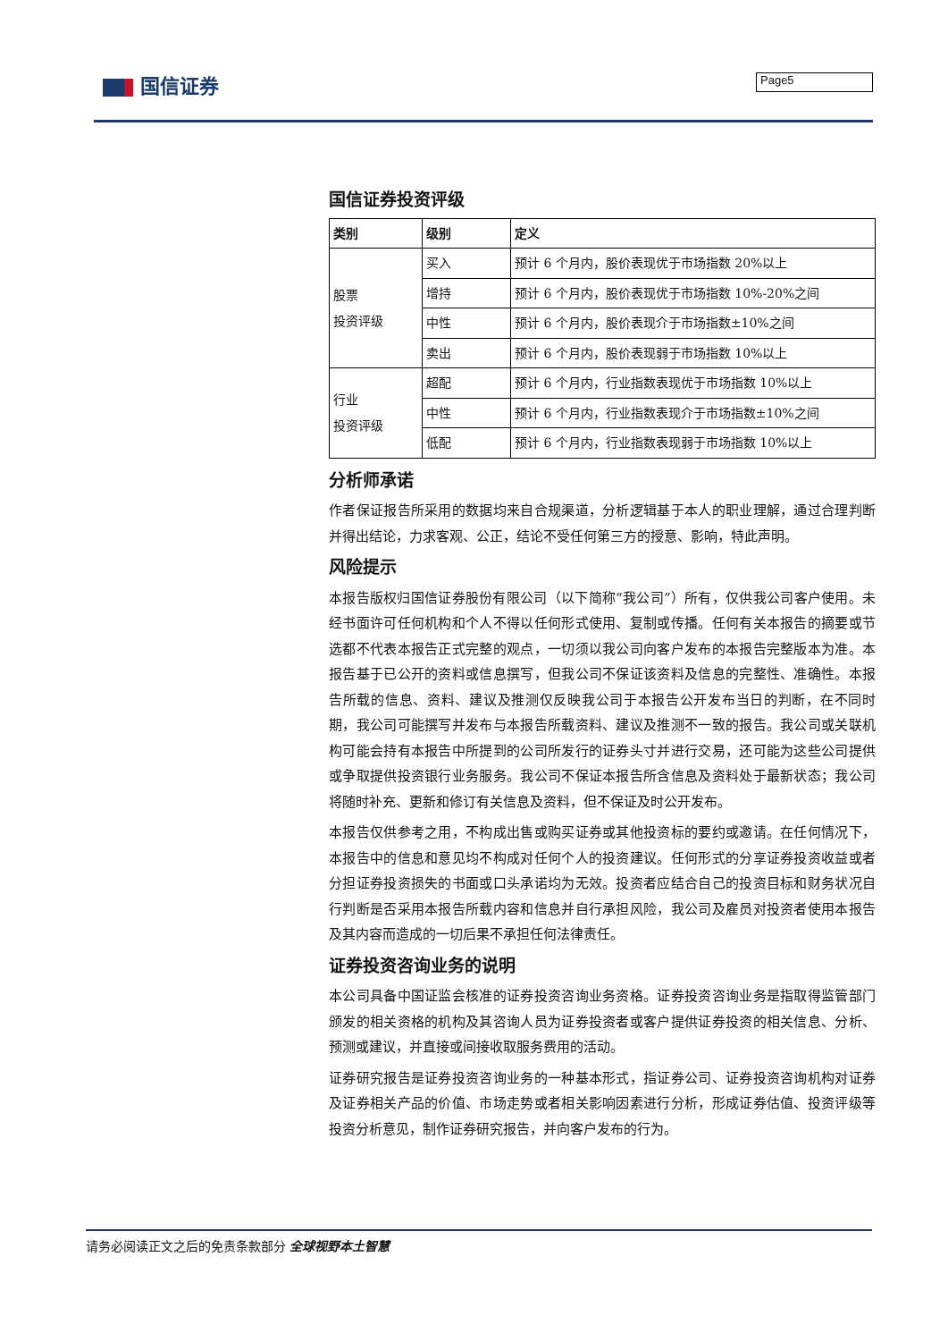国信证券 Page5
国信证券投资评级
| 类别 | 级别 | 定义 |
| 股票 投资评级 | 买入 | 预计 6 个月内，股价表现优于市场指数 20%以上 |
| | 增持 | 预计 6 个月内，股价表现优于市场指数 10%-20%之间 |
| | 中性 | 预计 6 个月内，股价表现介于市场指数±10%之间 |
| | 卖出 | 预计 6 个月内，股价表现弱于市场指数 10%以上 |
| 行业 投资评级 | 超配 | 预计 6 个月内，行业指数表现优于市场指数 10%以上 |
| | 中性 | 预计 6 个月内，行业指数表现介于市场指数±10%之间 |
| | 低配 | 预计 6 个月内，行业指数表现弱于市场指数 10%以上 |
分析师承诺
作者保证报告所采用的数据均来自合规渠道，分析逻辑基于本人的职业理解，通过合理判断并得出结论，力求客观、公正，结论不受任何第三方的授意、影响，特此声明。
风险提示
本报告版权归国信证券股份有限公司（以下简称“我公司”）所有，仅供我公司客户使用。未经书面许可任何机构和个人不得以任何形式使用、复制或传播。任何有关本报告的摘要或节选都不代表本报告正式完整的观点，一切须以我公司向客户发布的本报告完整版本为准。本报告基于已公开的资料或信息撰写，但我公司不保证该资料及信息的完整性、准确性。本报告所载的信息、资料、建议及推测仅反映我公司于本报告公开发布当日的判断，在不同时期，我公司可能撰写并发布与本报告所载资料、建议及推测不一致的报告。我公司或关联机构可能会持有本报告中所提到的公司所发行的证券头寸并进行交易，还可能为这些公司提供或争取提供投资银行业务服务。我公司不保证本报告所含信息及资料处于最新状态；我公司将随时补充、更新和修订有关信息及资料，但不保证及时公开发布。
本报告仅供参考之用，不构成出售或购买证券或其他投资标的要约或邀请。在任何情况下，本报告中的信息和意见均不构成对任何个人的投资建议。任何形式的分享证券投资收益或者分担证券投资损失的书面或口头承诺均为无效。投资者应结合自己的投资目标和财务状况自行判断是否采用本报告所载内容和信息并自行承担风险，我公司及雇员对投资者使用本报告及其内容而造成的一切后果不承担任何法律责任。
证券投资咨询业务的说明
本公司具备中国证监会核准的证券投资咨询业务资格。证券投资咨询业务是指取得监管部门颁发的相关资格的机构及其咨询人员为证券投资者或客户提供证券投资的相关信息、分析、预测或建议，并直接或间接收取服务费用的活动。
证券研究报告是证券投资咨询业务的一种基本形式，指证券公司、证券投资咨询机构对证券及证券相关产品的价值、市场走势或者相关影响因素进行分析，形成证券估值、投资评级等投资分析意见，制作证券研究报告，并向客户发布的行为。
请务必阅读正文之后的免责条款部分 全球视野本土智慧